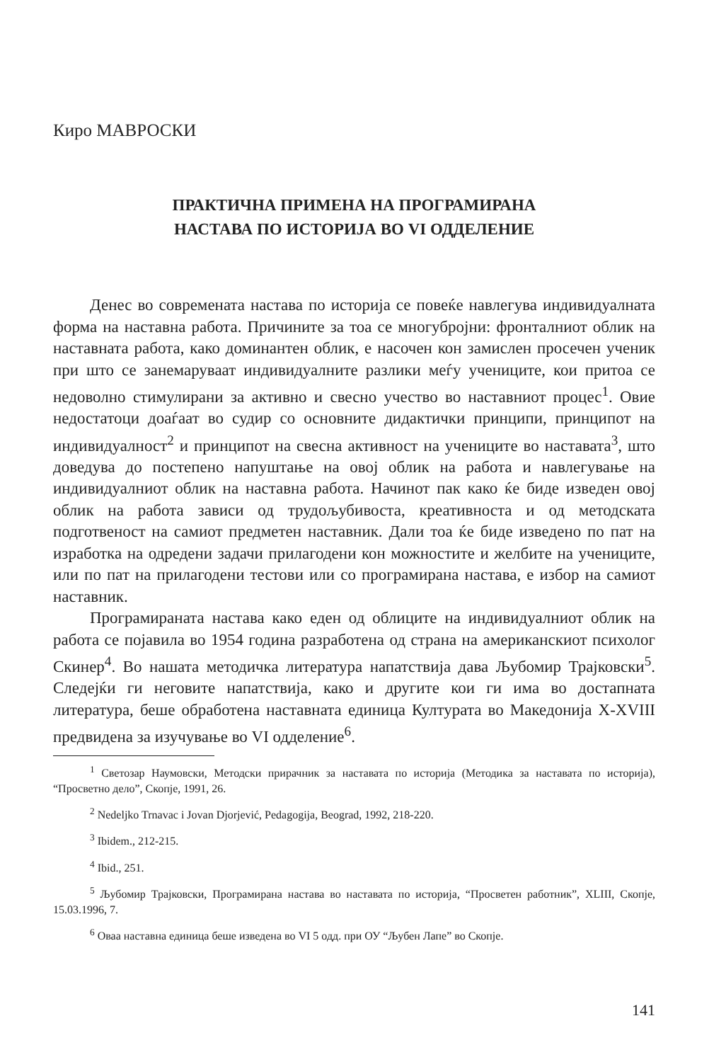Киро МАВРОСКИ
ПРАКТИЧНА ПРИМЕНА НА ПРОГРАМИРАНА
НАСТАВА ПО ИСТОРИЈА ВО VI ОДДЕЛЕНИЕ
Денес во современата настава по историја се повеќе навлегува индивидуалната форма на наставна работа. Причините за тоа се многубројни: фронталниот облик на наставната работа, како доминантен облик, е насочен кон замислен просечен ученик при што се занемаруваат индивидуалните разлики меѓу учениците, кои притоа се недоволно стимулирани за активно и свесно учество во наставниот процес<sup>1</sup>. Овие недостатоци доаѓаат во судир со основните дидактички принципи, принципот на индивидуалност<sup>2</sup> и принципот на свесна активност на учениците во наставата<sup>3</sup>, што доведува до постепено напуштање на овој облик на работа и навлегување на индивидуалниот облик на наставна работа. Начинот пак како ќе биде изведен овој облик на работа зависи од трудољубивоста, креативноста и од методската подготвеност на самиот предметен наставник. Дали тоа ќе биде изведено по пат на изработка на одредени задачи прилагодени кон можностите и желбите на учениците, или по пат на прилагодени тестови или со програмирана настава, е избор на самиот наставник.
Програмираната настава како еден од облиците на индивидуалниот облик на работа се појавила во 1954 година разработена од страна на американскиот психолог Скинер<sup>4</sup>. Во нашата методичка литература напатствија дава Љубомир Трајковски<sup>5</sup>. Следејќи ги неговите напатствија, како и другите кои ги има во достапната литература, беше обработена наставната единица Културата во Македонија X-XVIII предвидена за изучување во VI одделение<sup>6</sup>.
<sup>1</sup> Светозар Наумовски, Методски прирачник за наставата по историја (Методика за наставата по историја), “Просветно дело”, Скопје, 1991, 26.
<sup>2</sup> Nedeljko Trnavac i Jovan Djorjević, Pedagogija, Beograd, 1992, 218-220.
<sup>3</sup> Ibidem., 212-215.
<sup>4</sup> Ibid., 251.
<sup>5</sup> Љубомир Трајковски, Програмирана настава во наставата по историја, “Просветен работник”, XLIII, Скопје, 15.03.1996, 7.
<sup>6</sup> Оваа наставна единица беше изведена во VI 5 одд. при ОУ “Љубен Лапе” во Скопје.
141